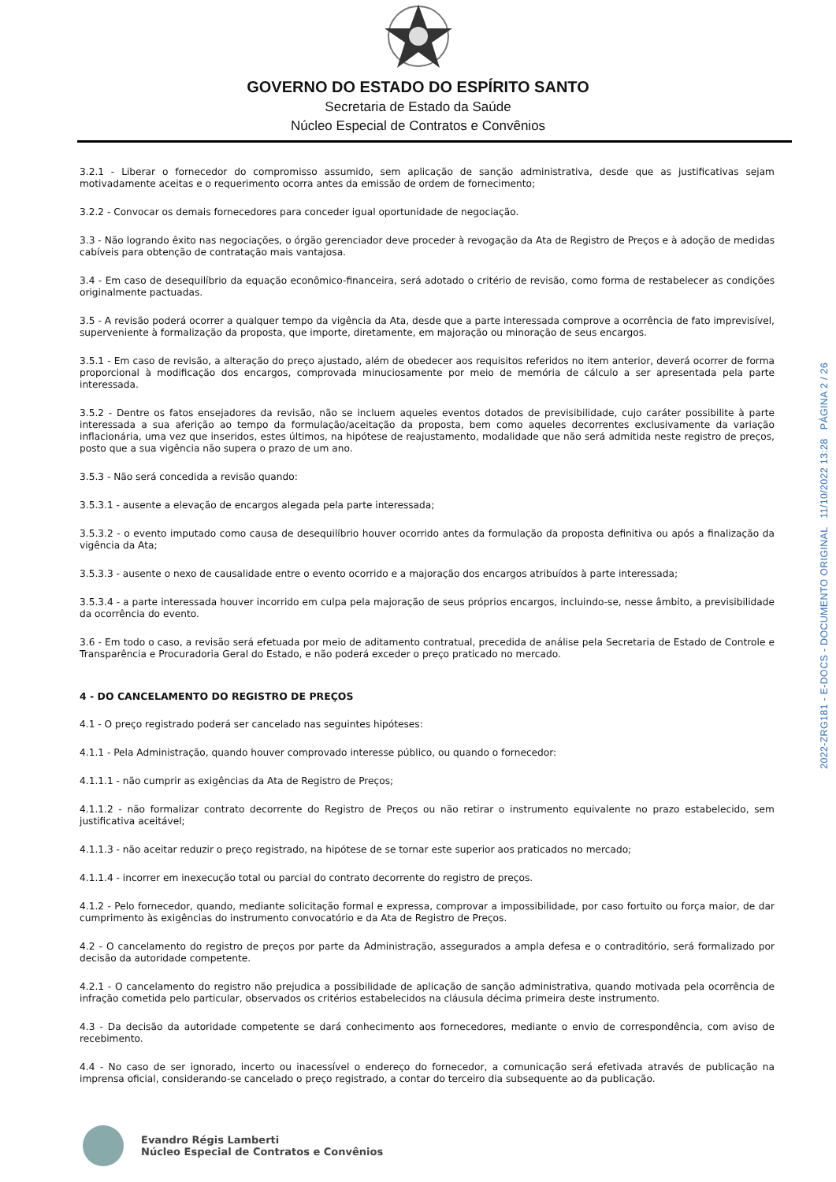GOVERNO DO ESTADO DO ESPÍRITO SANTO
Secretaria de Estado da Saúde
Núcleo Especial de Contratos e Convênios
3.2.1 - Liberar o fornecedor do compromisso assumido, sem aplicação de sanção administrativa, desde que as justificativas sejam motivadamente aceitas e o requerimento ocorra antes da emissão de ordem de fornecimento;
3.2.2 - Convocar os demais fornecedores para conceder igual oportunidade de negociação.
3.3 - Não logrando êxito nas negociações, o órgão gerenciador deve proceder à revogação da Ata de Registro de Preços e à adoção de medidas cabíveis para obtenção de contratação mais vantajosa.
3.4 - Em caso de desequilíbrio da equação econômico-financeira, será adotado o critério de revisão, como forma de restabelecer as condições originalmente pactuadas.
3.5 - A revisão poderá ocorrer a qualquer tempo da vigência da Ata, desde que a parte interessada comprove a ocorrência de fato imprevisível, superveniente à formalização da proposta, que importe, diretamente, em majoração ou minoração de seus encargos.
3.5.1 - Em caso de revisão, a alteração do preço ajustado, além de obedecer aos requisitos referidos no item anterior, deverá ocorrer de forma proporcional à modificação dos encargos, comprovada minuciosamente por meio de memória de cálculo a ser apresentada pela parte interessada.
3.5.2 - Dentre os fatos ensejadores da revisão, não se incluem aqueles eventos dotados de previsibilidade, cujo caráter possibilite à parte interessada a sua aferição ao tempo da formulação/aceitação da proposta, bem como aqueles decorrentes exclusivamente da variação inflacionária, uma vez que inseridos, estes últimos, na hipótese de reajustamento, modalidade que não será admitida neste registro de preços, posto que a sua vigência não supera o prazo de um ano.
3.5.3 - Não será concedida a revisão quando:
3.5.3.1 - ausente a elevação de encargos alegada pela parte interessada;
3.5.3.2 - o evento imputado como causa de desequilíbrio houver ocorrido antes da formulação da proposta definitiva ou após a finalização da vigência da Ata;
3.5.3.3 - ausente o nexo de causalidade entre o evento ocorrido e a majoração dos encargos atribuídos à parte interessada;
3.5.3.4 - a parte interessada houver incorrido em culpa pela majoração de seus próprios encargos, incluindo-se, nesse âmbito, a previsibilidade da ocorrência do evento.
3.6 - Em todo o caso, a revisão será efetuada por meio de aditamento contratual, precedida de análise pela Secretaria de Estado de Controle e Transparência e Procuradoria Geral do Estado, e não poderá exceder o preço praticado no mercado.
4 - DO CANCELAMENTO DO REGISTRO DE PREÇOS
4.1 - O preço registrado poderá ser cancelado nas seguintes hipóteses:
4.1.1 - Pela Administração, quando houver comprovado interesse público, ou quando o fornecedor:
4.1.1.1 - não cumprir as exigências da Ata de Registro de Preços;
4.1.1.2 - não formalizar contrato decorrente do Registro de Preços ou não retirar o instrumento equivalente no prazo estabelecido, sem justificativa aceitável;
4.1.1.3 - não aceitar reduzir o preço registrado, na hipótese de se tornar este superior aos praticados no mercado;
4.1.1.4 - incorrer em inexecução total ou parcial do contrato decorrente do registro de preços.
4.1.2 - Pelo fornecedor, quando, mediante solicitação formal e expressa, comprovar a impossibilidade, por caso fortuito ou força maior, de dar cumprimento às exigências do instrumento convocatório e da Ata de Registro de Preços.
4.2 - O cancelamento do registro de preços por parte da Administração, assegurados a ampla defesa e o contraditório, será formalizado por decisão da autoridade competente.
4.2.1 - O cancelamento do registro não prejudica a possibilidade de aplicação de sanção administrativa, quando motivada pela ocorrência de infração cometida pelo particular, observados os critérios estabelecidos na cláusula décima primeira deste instrumento.
4.3 - Da decisão da autoridade competente se dará conhecimento aos fornecedores, mediante o envio de correspondência, com aviso de recebimento.
4.4 - No caso de ser ignorado, incerto ou inacessível o endereço do fornecedor, a comunicação será efetivada através de publicação na imprensa oficial, considerando-se cancelado o preço registrado, a contar do terceiro dia subsequente ao da publicação.
2022-ZRG181 - E-DOCS - DOCUMENTO ORIGINAL 11/10/2022 13:28 PÁGINA 2 / 26
Evandro Régis Lamberti
Núcleo Especial de Contratos e Convênios